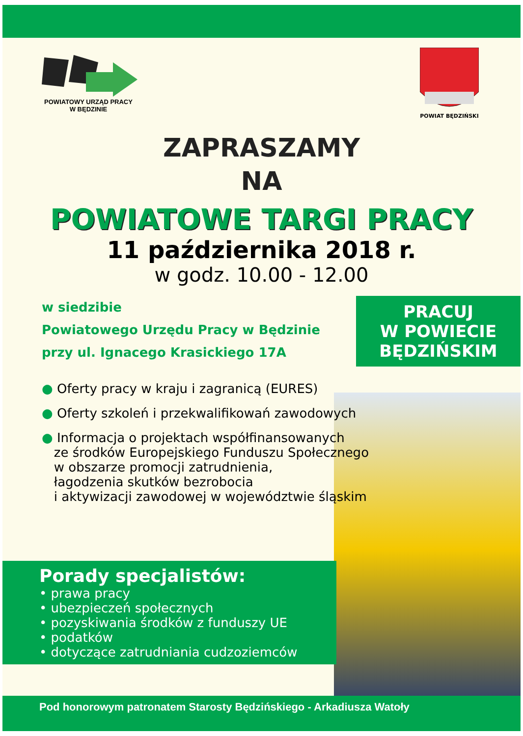POWIATOWY URZĄD PRACY
W BĘDZINIE
POWIAT BĘDZIŃSKI
ZAPRASZAMY
NA
POWIATOWE TARGI PRACY
11 października 2018 r.
w godz. 10.00 - 12.00
w siedzibie
Powiatowego Urzędu Pracy w Będzinie
przy ul. Ignacego Krasickiego 17A
PRACUJ
W POWIECIE
BĘDZIŃSKIM
● Oferty pracy w kraju i zagranicą (EURES)
● Oferty szkoleń i przekwalifikowań zawodowych
● Informacja o projektach współfinansowanych
ze środków Europejskiego Funduszu Społecznego
w obszarze promocji zatrudnienia,
łagodzenia skutków bezrobocia
i aktywizacji zawodowej w województwie śląskim
Porady specjalistów:
• prawa pracy
• ubezpieczeń społecznych
• pozyskiwania środków z funduszy UE
• podatków
• dotyczące zatrudniania cudzoziemców
Pod honorowym patronatem Starosty Będzińskiego - Arkadiusza Watoły